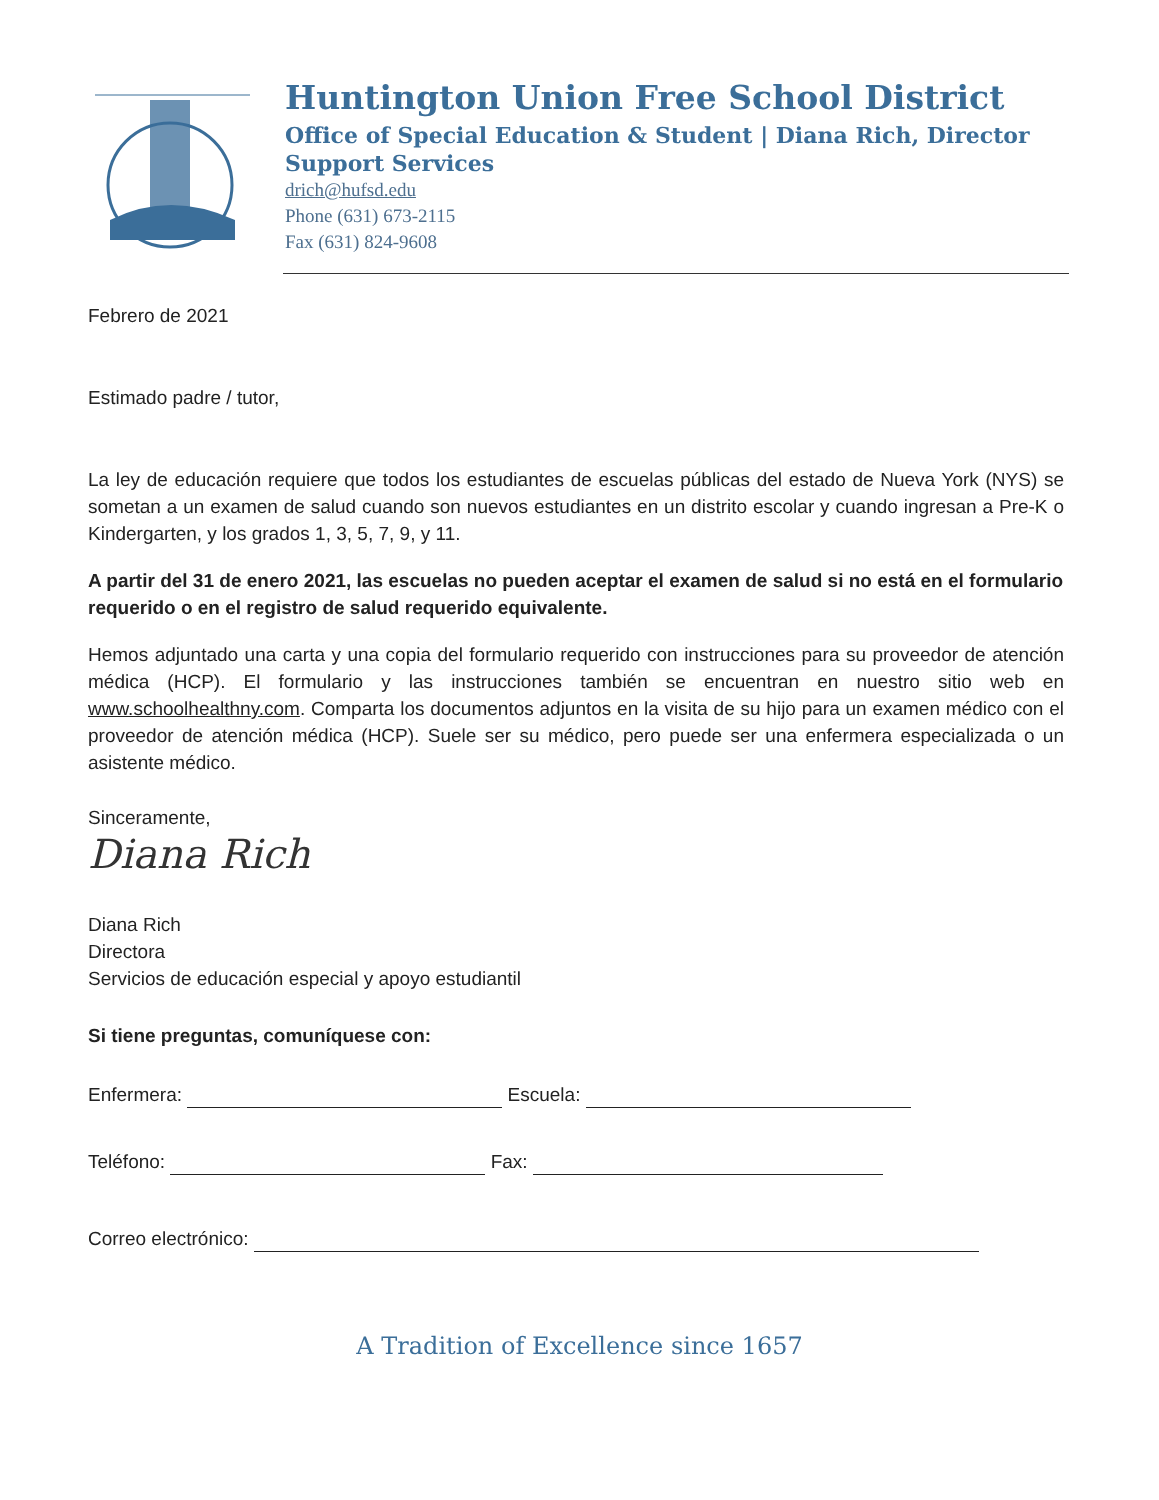Huntington Union Free School District
Office of Special Education & Student | Diana Rich, Director
Support Services
drich@hufsd.edu
Phone (631) 673-2115
Fax (631) 824-9608
Febrero de 2021
Estimado padre / tutor,
La ley de educación requiere que todos los estudiantes de escuelas públicas del estado de Nueva York (NYS) se sometan a un examen de salud cuando son nuevos estudiantes en un distrito escolar y cuando ingresan a Pre-K o Kindergarten, y los grados 1, 3, 5, 7, 9, y 11.
A partir del 31 de enero 2021, las escuelas no pueden aceptar el examen de salud si no está en el formulario requerido o en el registro de salud requerido equivalente.
Hemos adjuntado una carta y una copia del formulario requerido con instrucciones para su proveedor de atención médica (HCP). El formulario y las instrucciones también se encuentran en nuestro sitio web en www.schoolhealthny.com. Comparta los documentos adjuntos en la visita de su hijo para un examen médico con el proveedor de atención médica (HCP). Suele ser su médico, pero puede ser una enfermera especializada o un asistente médico.
Sinceramente,
Diana Rich
Diana Rich
Directora
Servicios de educación especial y apoyo estudiantil
Si tiene preguntas, comuníquese con:
Enfermera: Escuela:
Teléfono: Fax:
Correo electrónico:
A Tradition of Excellence since 1657